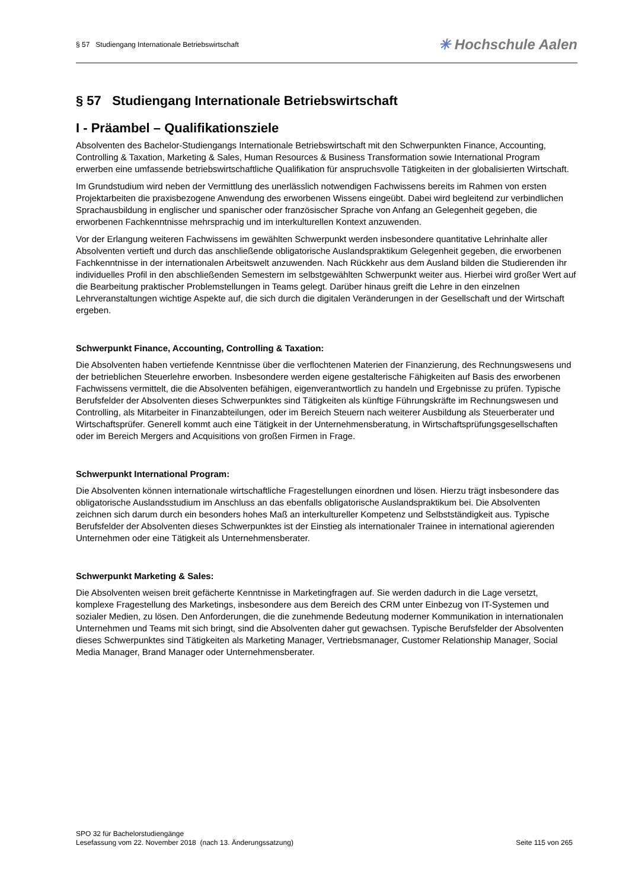§ 57 Studiengang Internationale Betriebswirtschaft
✳ Hochschule Aalen
§ 57 Studiengang Internationale Betriebswirtschaft
I - Präambel – Qualifikationsziele
Absolventen des Bachelor-Studiengangs Internationale Betriebswirtschaft mit den Schwerpunkten Finance, Accounting, Controlling & Taxation, Marketing & Sales, Human Resources & Business Transformation sowie International Program erwerben eine umfassende betriebswirtschaftliche Qualifikation für anspruchsvolle Tätigkeiten in der globalisierten Wirtschaft.
Im Grundstudium wird neben der Vermittlung des unerlässlich notwendigen Fachwissens bereits im Rahmen von ersten Projektarbeiten die praxisbezogene Anwendung des erworbenen Wissens eingeübt. Dabei wird begleitend zur verbindlichen Sprachausbildung in englischer und spanischer oder französischer Sprache von Anfang an Gelegenheit gegeben, die erworbenen Fachkenntnisse mehrsprachig und im interkulturellen Kontext anzuwenden.
Vor der Erlangung weiteren Fachwissens im gewählten Schwerpunkt werden insbesondere quantitative Lehrinhalte aller Absolventen vertieft und durch das anschließende obligatorische Auslandspraktikum Gelegenheit gegeben, die erworbenen Fachkenntnisse in der internationalen Arbeitswelt anzuwenden. Nach Rückkehr aus dem Ausland bilden die Studierenden ihr individuelles Profil in den abschließenden Semestern im selbstgewählten Schwerpunkt weiter aus. Hierbei wird großer Wert auf die Bearbeitung praktischer Problemstellungen in Teams gelegt. Darüber hinaus greift die Lehre in den einzelnen Lehrveranstaltungen wichtige Aspekte auf, die sich durch die digitalen Veränderungen in der Gesellschaft und der Wirtschaft ergeben.
Schwerpunkt Finance, Accounting, Controlling & Taxation:
Die Absolventen haben vertiefende Kenntnisse über die verflochtenen Materien der Finanzierung, des Rechnungswesens und der betrieblichen Steuerlehre erworben. Insbesondere werden eigene gestalterische Fähigkeiten auf Basis des erworbenen Fachwissens vermittelt, die die Absolventen befähigen, eigenverantwortlich zu handeln und Ergebnisse zu prüfen. Typische Berufsfelder der Absolventen dieses Schwerpunktes sind Tätigkeiten als künftige Führungskräfte im Rechnungswesen und Controlling, als Mitarbeiter in Finanzabteilungen, oder im Bereich Steuern nach weiterer Ausbildung als Steuerberater und Wirtschaftsprüfer. Generell kommt auch eine Tätigkeit in der Unternehmensberatung, in Wirtschaftsprüfungsgesellschaften oder im Bereich Mergers and Acquisitions von großen Firmen in Frage.
Schwerpunkt International Program:
Die Absolventen können internationale wirtschaftliche Fragestellungen einordnen und lösen. Hierzu trägt insbesondere das obligatorische Auslandsstudium im Anschluss an das ebenfalls obligatorische Auslandspraktikum bei. Die Absolventen zeichnen sich darum durch ein besonders hohes Maß an interkultureller Kompetenz und Selbstständigkeit aus. Typische Berufsfelder der Absolventen dieses Schwerpunktes ist der Einstieg als internationaler Trainee in international agierenden Unternehmen oder eine Tätigkeit als Unternehmensberater.
Schwerpunkt Marketing & Sales:
Die Absolventen weisen breit gefächerte Kenntnisse in Marketingfragen auf. Sie werden dadurch in die Lage versetzt, komplexe Fragestellung des Marketings, insbesondere aus dem Bereich des CRM unter Einbezug von IT-Systemen und sozialer Medien, zu lösen. Den Anforderungen, die die zunehmende Bedeutung moderner Kommunikation in internationalen Unternehmen und Teams mit sich bringt, sind die Absolventen daher gut gewachsen. Typische Berufsfelder der Absolventen dieses Schwerpunktes sind Tätigkeiten als Marketing Manager, Vertriebsmanager, Customer Relationship Manager, Social Media Manager, Brand Manager oder Unternehmensberater.
SPO 32 für Bachelorstudiengänge
Lesefassung vom 22. November 2018 (nach 13. Änderungssatzung)
Seite 115 von 265